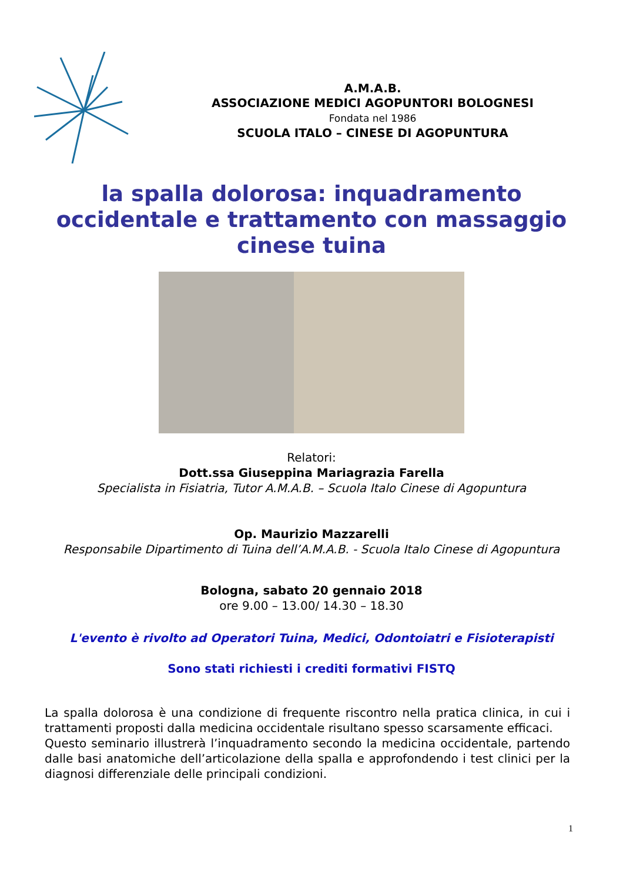A.M.A.B.
ASSOCIAZIONE MEDICI AGOPUNTORI BOLOGNESI
Fondata nel 1986
SCUOLA ITALO – CINESE DI AGOPUNTURA
la spalla dolorosa: inquadramento occidentale e trattamento con massaggio cinese tuina
Relatori:
Dott.ssa Giuseppina Mariagrazia Farella
Specialista in Fisiatria, Tutor A.M.A.B. – Scuola Italo Cinese di Agopuntura
Op. Maurizio Mazzarelli
Responsabile Dipartimento di Tuina dell’A.M.A.B. - Scuola Italo Cinese di Agopuntura
Bologna, sabato 20 gennaio 2018
ore 9.00 – 13.00/ 14.30 – 18.30
L'evento è rivolto ad Operatori Tuina, Medici, Odontoiatri e Fisioterapisti
Sono stati richiesti i crediti formativi FISTQ
La spalla dolorosa è una condizione di frequente riscontro nella pratica clinica, in cui i trattamenti proposti dalla medicina occidentale risultano spesso scarsamente efficaci.
Questo seminario illustrerà l’inquadramento secondo la medicina occidentale, partendo dalle basi anatomiche dell’articolazione della spalla e approfondendo i test clinici per la diagnosi differenziale delle principali condizioni.
1